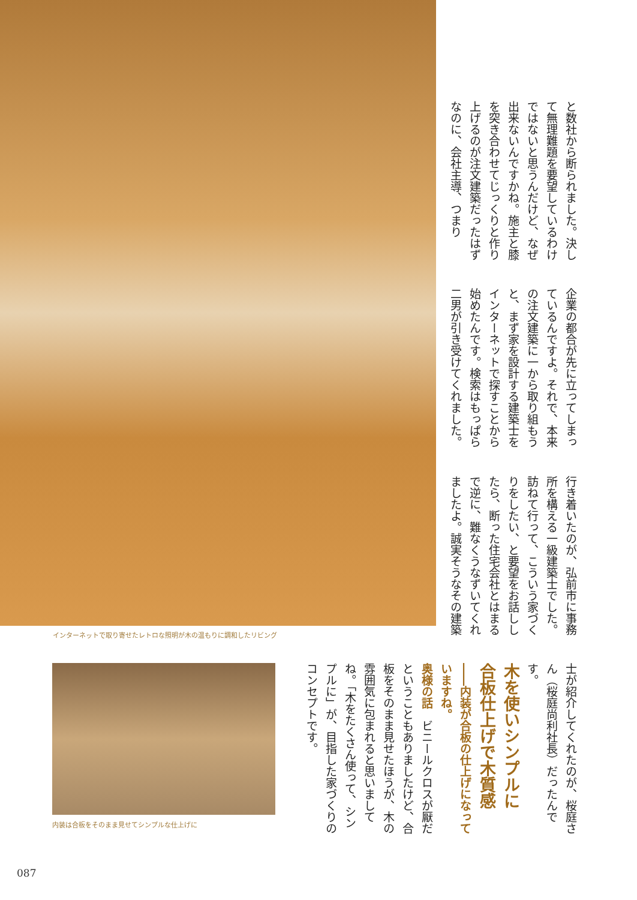インターネットで取り寄せたレトロな照明が木の温もりに調和したリビング
と数社から断られました。決して無理難題を要望しているわけではないと思うんだけど、なぜ出来ないんですかね。施主と膝を突き合わせてじっくりと作り上げるのが注文建築だったはずなのに、会社主導、つまり
企業の都合が先に立ってしまっているんですよ。それで、本来の注文建築に一から取り組もうと、まず家を設計する建築士をインターネットで探すことから始めたんです。検索はもっぱら二男が引き受けてくれました。
行き着いたのが、弘前市に事務所を構える一級建築士でした。訪ねて行って、こういう家づくりをしたい、と要望をお話ししたら、断った住宅会社とはまるで逆に、難なくうなずいてくれましたよ。誠実そうなその建築
士が紹介してくれたのが、桜庭さん（桜庭尚利社長）だったんです。
木を使いシンプルに
合板仕上げで木質感
――内装が合板の仕上げになっていますね。
奥様の話　ビニールクロスが厭だということもありましたけど、合板をそのまま見せたほうが、木の雰囲気に包まれると思いましてね。「木をたくさん使って、シンプルに」が、目指した家づくりのコンセプトです。
内装は合板をそのまま見せてシンプルな仕上げに
087